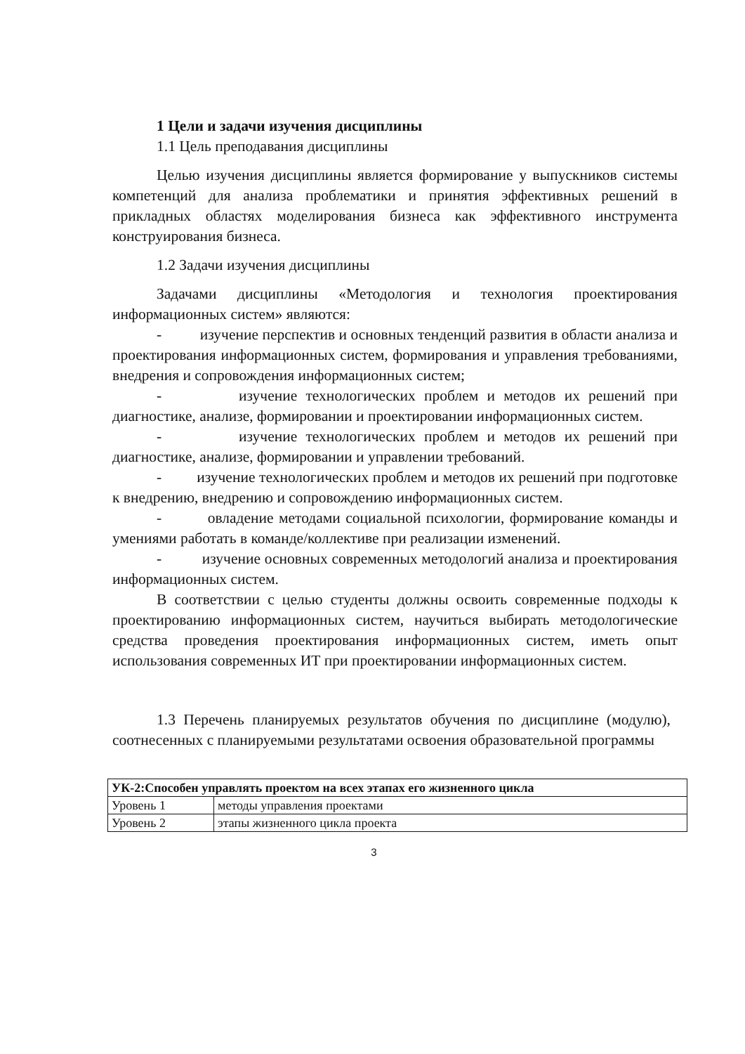1 Цели и задачи изучения дисциплины
1.1 Цель преподавания дисциплины
Целью изучения дисциплины является формирование у выпускников системы компетенций для анализа проблематики и принятия эффективных решений в прикладных областях моделирования бизнеса как эффективного инструмента конструирования бизнеса.
1.2 Задачи изучения дисциплины
Задачами дисциплины «Методология и технология проектирования информационных систем» являются:
- изучение перспектив и основных тенденций развития в области анализа и проектирования информационных систем, формирования и управления требованиями, внедрения и сопровождения информационных систем;
- изучение технологических проблем и методов их решений при диагностике, анализе, формировании и проектировании информационных систем.
- изучение технологических проблем и методов их решений при диагностике, анализе, формировании и управлении требований.
- изучение технологических проблем и методов их решений при подготовке к внедрению, внедрению и сопровождению информационных систем.
- овладение методами социальной психологии, формирование команды и умениями работать в команде/коллективе при реализации изменений.
- изучение основных современных методологий анализа и проектирования информационных систем.
В соответствии с целью студенты должны освоить современные подходы к проектированию информационных систем, научиться выбирать методологические средства проведения проектирования информационных систем, иметь опыт использования современных ИТ при проектировании информационных систем.
1.3 Перечень планируемых результатов обучения по дисциплине (модулю), соотнесенных с планируемыми результатами освоения образовательной программы
| УК-2:Способен управлять проектом на всех этапах его жизненного цикла | |
| Уровень 1 | методы управления проектами |
| Уровень 2 | этапы жизненного цикла проекта |
3